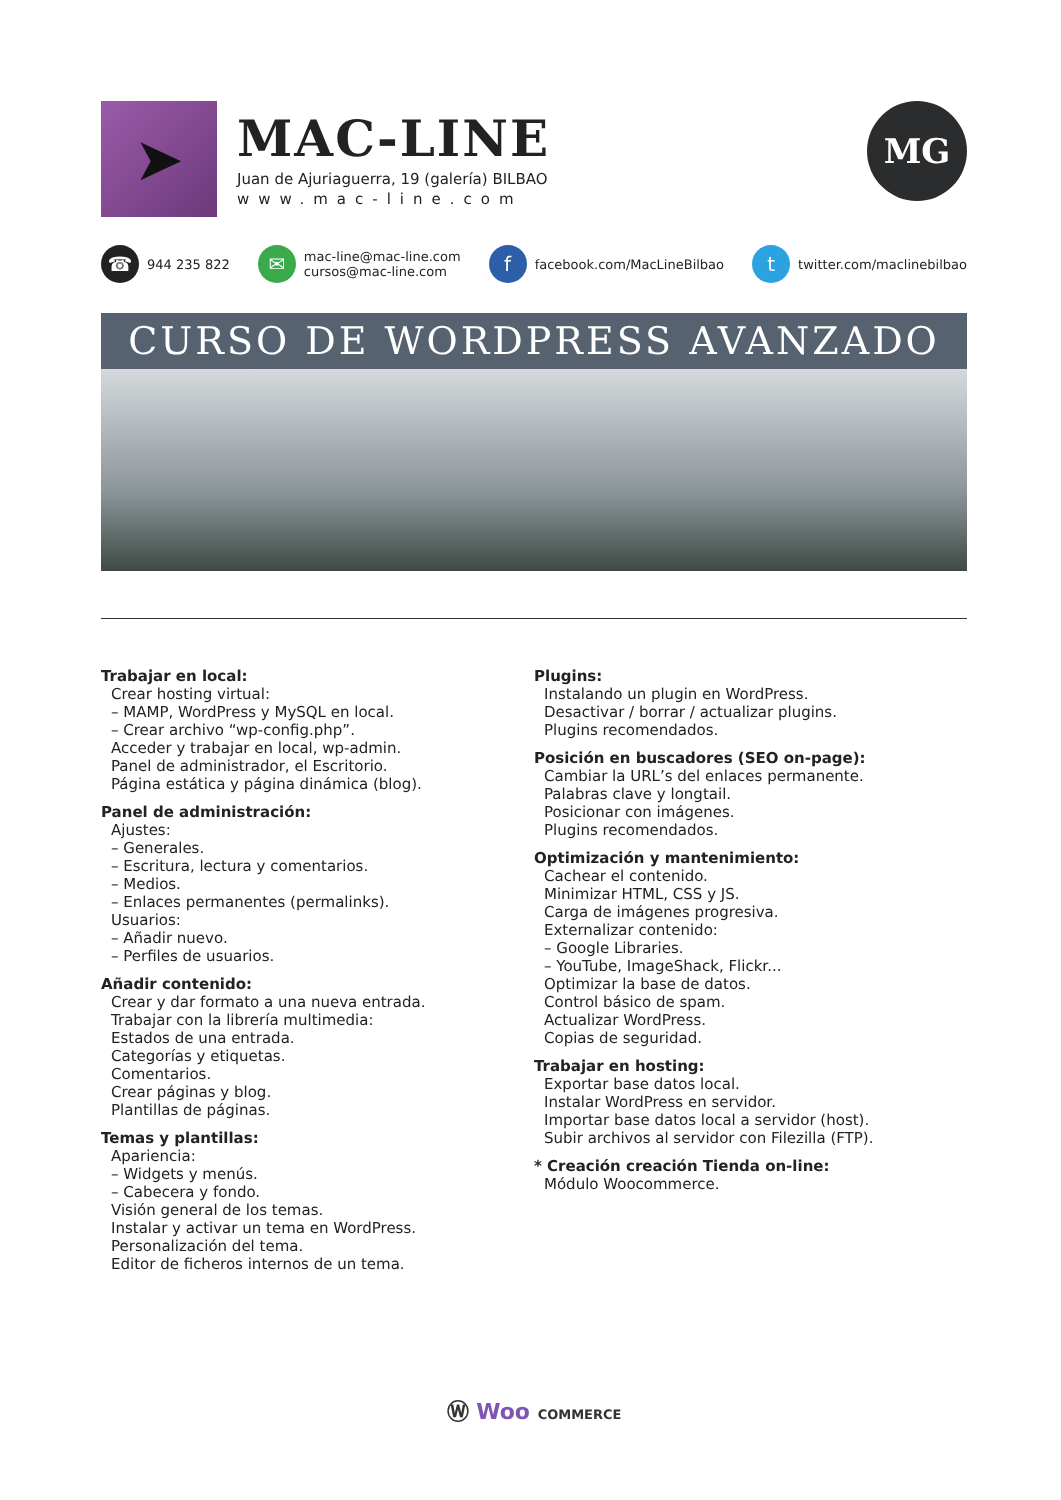➤
MAC-LINE
Juan de Ajuriaguerra, 19 (galería) BILBAO
www.mac-line.com
MG
☎ 944 235 822
✉ mac-line@mac-line.com
cursos@mac-line.com
ffacebook.com/MacLineBilbao
ttwitter.com/maclinebilbao
CURSO DE WORDPRESS AVANZADO
Trabajar en local:
Crear hosting virtual:
– MAMP, WordPress y MySQL en local.
– Crear archivo “wp-config.php”.
Acceder y trabajar en local, wp-admin.
Panel de administrador, el Escritorio.
Página estática y página dinámica (blog).
Panel de administración:
Ajustes:
– Generales.
– Escritura, lectura y comentarios.
– Medios.
– Enlaces permanentes (permalinks).
Usuarios:
– Añadir nuevo.
– Perfiles de usuarios.
Añadir contenido:
Crear y dar formato a una nueva entrada.
Trabajar con la librería multimedia:
Estados de una entrada.
Categorías y etiquetas.
Comentarios.
Crear páginas y blog.
Plantillas de páginas.
Temas y plantillas:
Apariencia:
– Widgets y menús.
– Cabecera y fondo.
Visión general de los temas.
Instalar y activar un tema en WordPress.
Personalización del tema.
Editor de ficheros internos de un tema.
Plugins:
Instalando un plugin en WordPress.
Desactivar / borrar / actualizar plugins.
Plugins recomendados.
Posición en buscadores (SEO on-page):
Cambiar la URL’s del enlaces permanente.
Palabras clave y longtail.
Posicionar con imágenes.
Plugins recomendados.
Optimización y mantenimiento:
Cachear el contenido.
Minimizar HTML, CSS y JS.
Carga de imágenes progresiva.
Externalizar contenido:
– Google Libraries.
– YouTube, ImageShack, Flickr...
Optimizar la base de datos.
Control básico de spam.
Actualizar WordPress.
Copias de seguridad.
Trabajar en hosting:
Exportar base datos local.
Instalar WordPress en servidor.
Importar base datos local a servidor (host).
Subir archivos al servidor con Filezilla (FTP).
* Creación creación Tienda on-line:
Módulo Woocommerce.
Ⓦ Woo COMMERCE